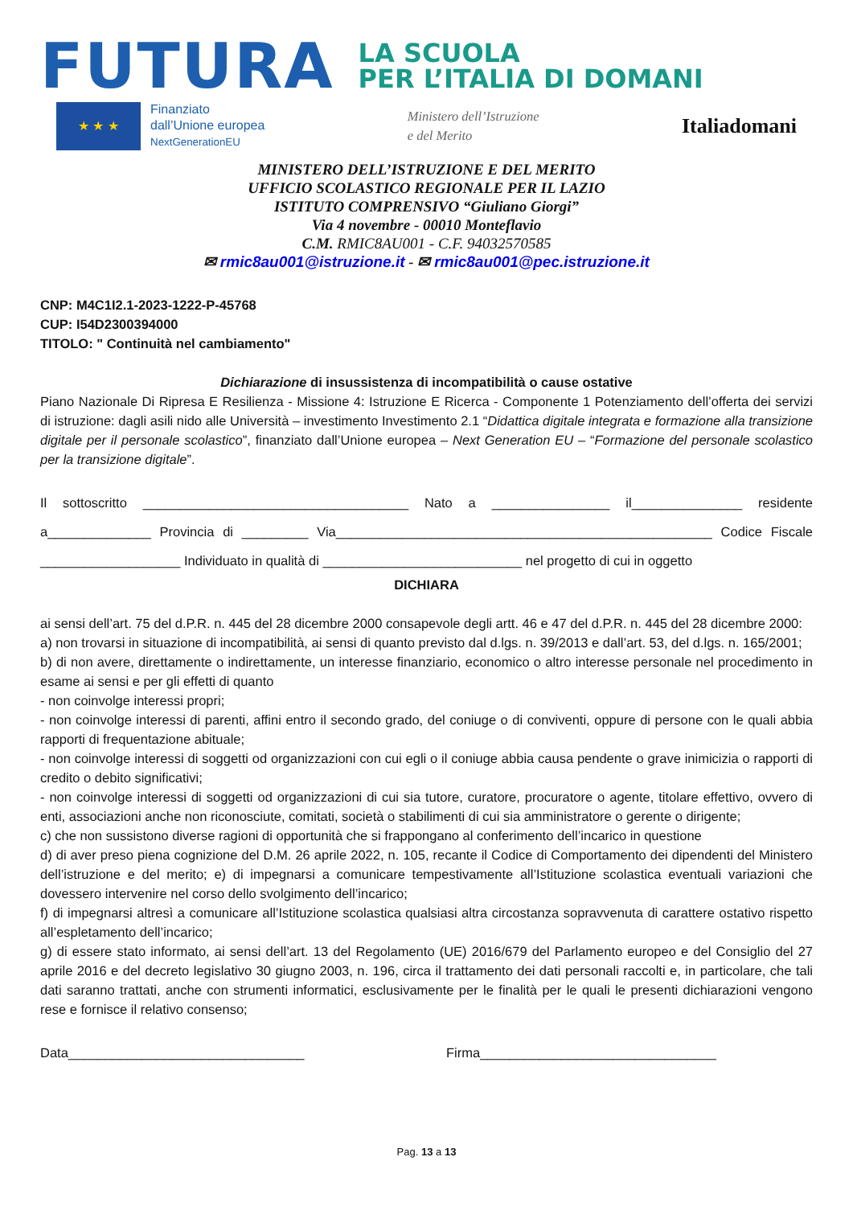FUTURA
LA SCUOLA
PER L’ITALIA DI DOMANI
★ ★ ★
Finanziato
dall’Unione europea
NextGenerationEU
Ministero dell’Istruzione
e del Merito
Italiadomani
MINISTERO DELL’ISTRUZIONE E DEL MERITO
UFFICIO SCOLASTICO REGIONALE PER IL LAZIO
ISTITUTO COMPRENSIVO “Giuliano Giorgi”
Via 4 novembre - 00010 Monteflavio
C.M. RMIC8AU001 - C.F. 94032570585
✉ rmic8au001@istruzione.it - ✉ rmic8au001@pec.istruzione.it
CNP: M4C1I2.1-2023-1222-P-45768
CUP: I54D2300394000
TITOLO: " Continuità nel cambiamento"
Dichiarazione di insussistenza di incompatibilità o cause ostative
Piano Nazionale Di Ripresa E Resilienza - Missione 4: Istruzione E Ricerca - Componente 1 Potenziamento dell’offerta dei servizi di istruzione: dagli asili nido alle Università – investimento Investimento 2.1 “Didattica digitale integrata e formazione alla transizione digitale per il personale scolastico”, finanziato dall’Unione europea – Next Generation EU – “Formazione del personale scolastico per la transizione digitale”.
Il sottoscritto ____________________________________ Nato a ________________ il_______________ residente a______________ Provincia di _________ Via___________________________________________________ Codice Fiscale ___________________ Individuato in qualità di ___________________________ nel progetto di cui in oggetto
DICHIARA
ai sensi dell’art. 75 del d.P.R. n. 445 del 28 dicembre 2000 consapevole degli artt. 46 e 47 del d.P.R. n. 445 del 28 dicembre 2000:
a) non trovarsi in situazione di incompatibilità, ai sensi di quanto previsto dal d.lgs. n. 39/2013 e dall’art. 53, del d.lgs. n. 165/2001;
b) di non avere, direttamente o indirettamente, un interesse finanziario, economico o altro interesse personale nel procedimento in esame ai sensi e per gli effetti di quanto
- non coinvolge interessi propri;
- non coinvolge interessi di parenti, affini entro il secondo grado, del coniuge o di conviventi, oppure di persone con le quali abbia rapporti di frequentazione abituale;
- non coinvolge interessi di soggetti od organizzazioni con cui egli o il coniuge abbia causa pendente o grave inimicizia o rapporti di credito o debito significativi;
- non coinvolge interessi di soggetti od organizzazioni di cui sia tutore, curatore, procuratore o agente, titolare effettivo, ovvero di enti, associazioni anche non riconosciute, comitati, società o stabilimenti di cui sia amministratore o gerente o dirigente;
c) che non sussistono diverse ragioni di opportunità che si frappongano al conferimento dell’incarico in questione
d) di aver preso piena cognizione del D.M. 26 aprile 2022, n. 105, recante il Codice di Comportamento dei dipendenti del Ministero dell’istruzione e del merito; e) di impegnarsi a comunicare tempestivamente all’Istituzione scolastica eventuali variazioni che dovessero intervenire nel corso dello svolgimento dell’incarico;
f) di impegnarsi altresì a comunicare all’Istituzione scolastica qualsiasi altra circostanza sopravvenuta di carattere ostativo rispetto all’espletamento dell’incarico;
g) di essere stato informato, ai sensi dell’art. 13 del Regolamento (UE) 2016/679 del Parlamento europeo e del Consiglio del 27 aprile 2016 e del decreto legislativo 30 giugno 2003, n. 196, circa il trattamento dei dati personali raccolti e, in particolare, che tali dati saranno trattati, anche con strumenti informatici, esclusivamente per le finalità per le quali le presenti dichiarazioni vengono rese e fornisce il relativo consenso;
Data________________________________ Firma________________________________
Pag. 13 a 13